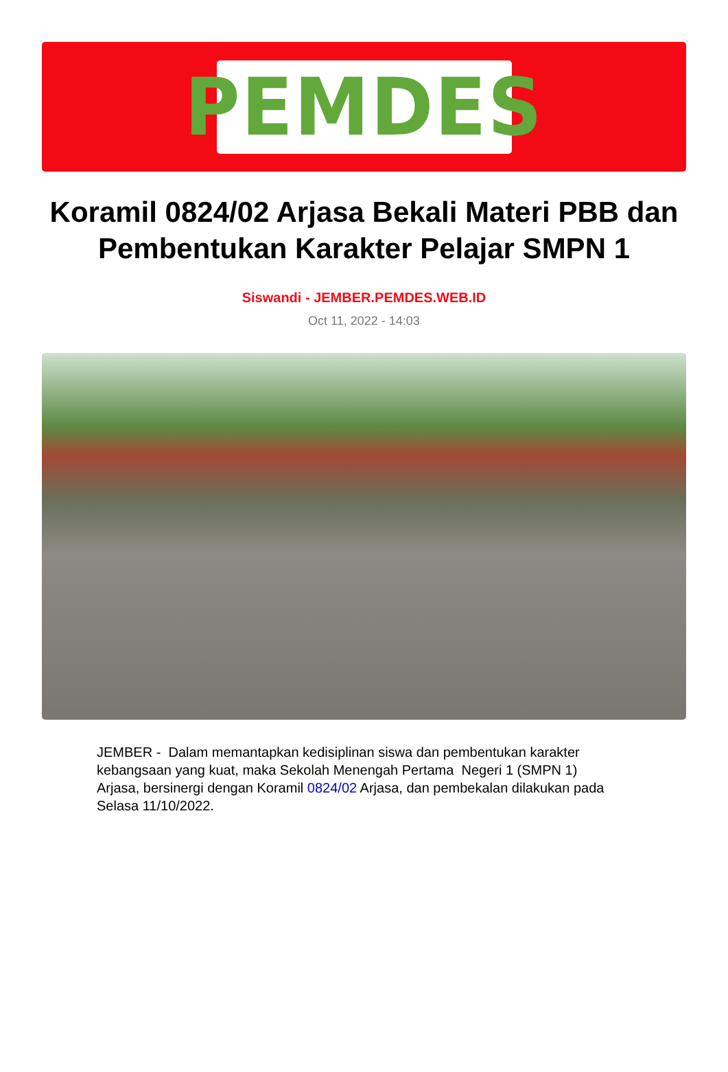PEMDES
Koramil 0824/02 Arjasa Bekali Materi PBB dan Pembentukan Karakter Pelajar SMPN 1
Siswandi - JEMBER.PEMDES.WEB.ID
Oct 11, 2022 - 14:03
JEMBER - Dalam memantapkan kedisiplinan siswa dan pembentukan karakter kebangsaan yang kuat, maka Sekolah Menengah Pertama Negeri 1 (SMPN 1) Arjasa, bersinergi dengan Koramil 0824/02 Arjasa, dan pembekalan dilakukan pada Selasa 11/10/2022.